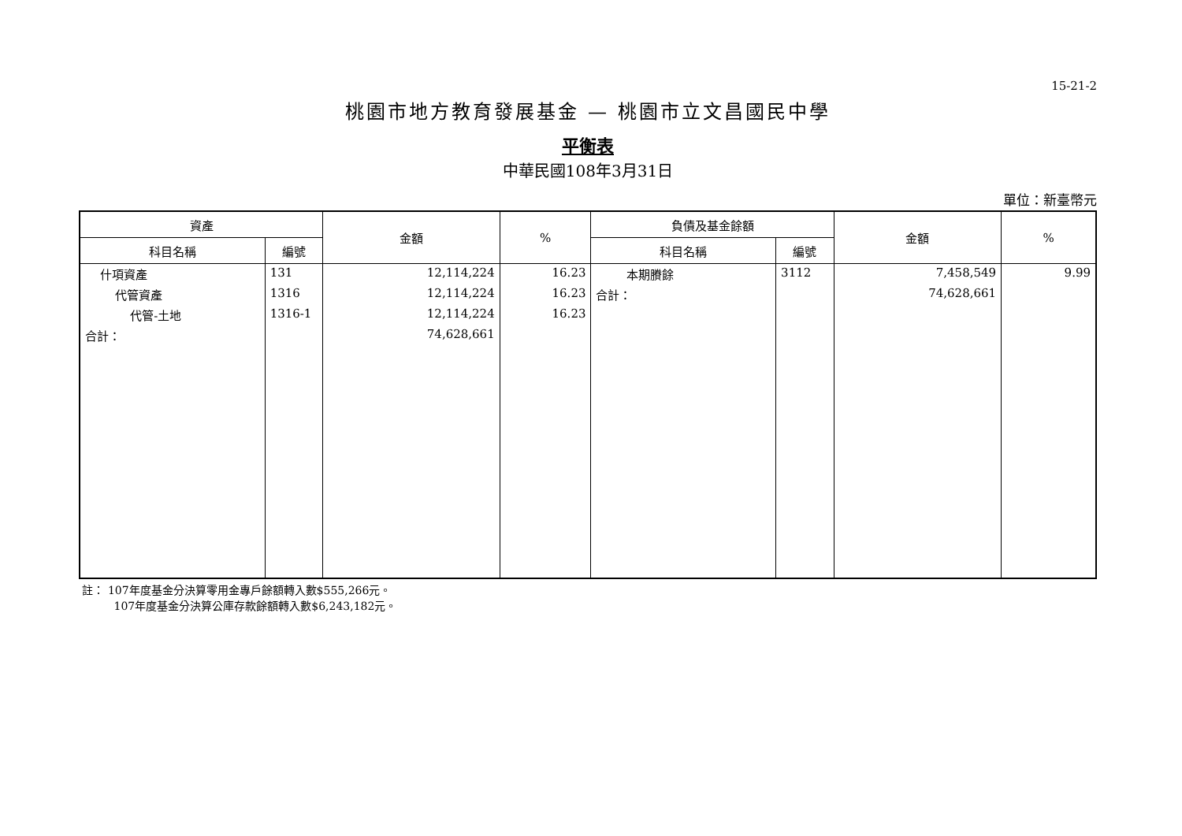15-21-2
桃園市地方教育發展基金 — 桃園市立文昌國民中學
平衡表
中華民國108年3月31日
單位：新臺幣元
| 資產 | | 金額 | % | 負債及基金餘額 | | 金額 | % |
| --- | --- | --- | --- | --- | --- | --- | --- |
| 科目名稱 | 編號 | | | 科目名稱 | 編號 | | |
| 什項資產 | 131 | 12,114,224 | 16.23 | 本期賸餘 | 3112 | 7,458,549 | 9.99 |
| 代管資產 | 1316 | 12,114,224 | 16.23 | 合計： | | 74,628,661 | |
| 代管-土地 | 1316-1 | 12,114,224 | 16.23 | | | | |
| 合計： | | 74,628,661 | | | | | |
註： 107年度基金分決算零用金專戶餘額轉入數$555,266元。
107年度基金分決算公庫存款餘額轉入數$6,243,182元。